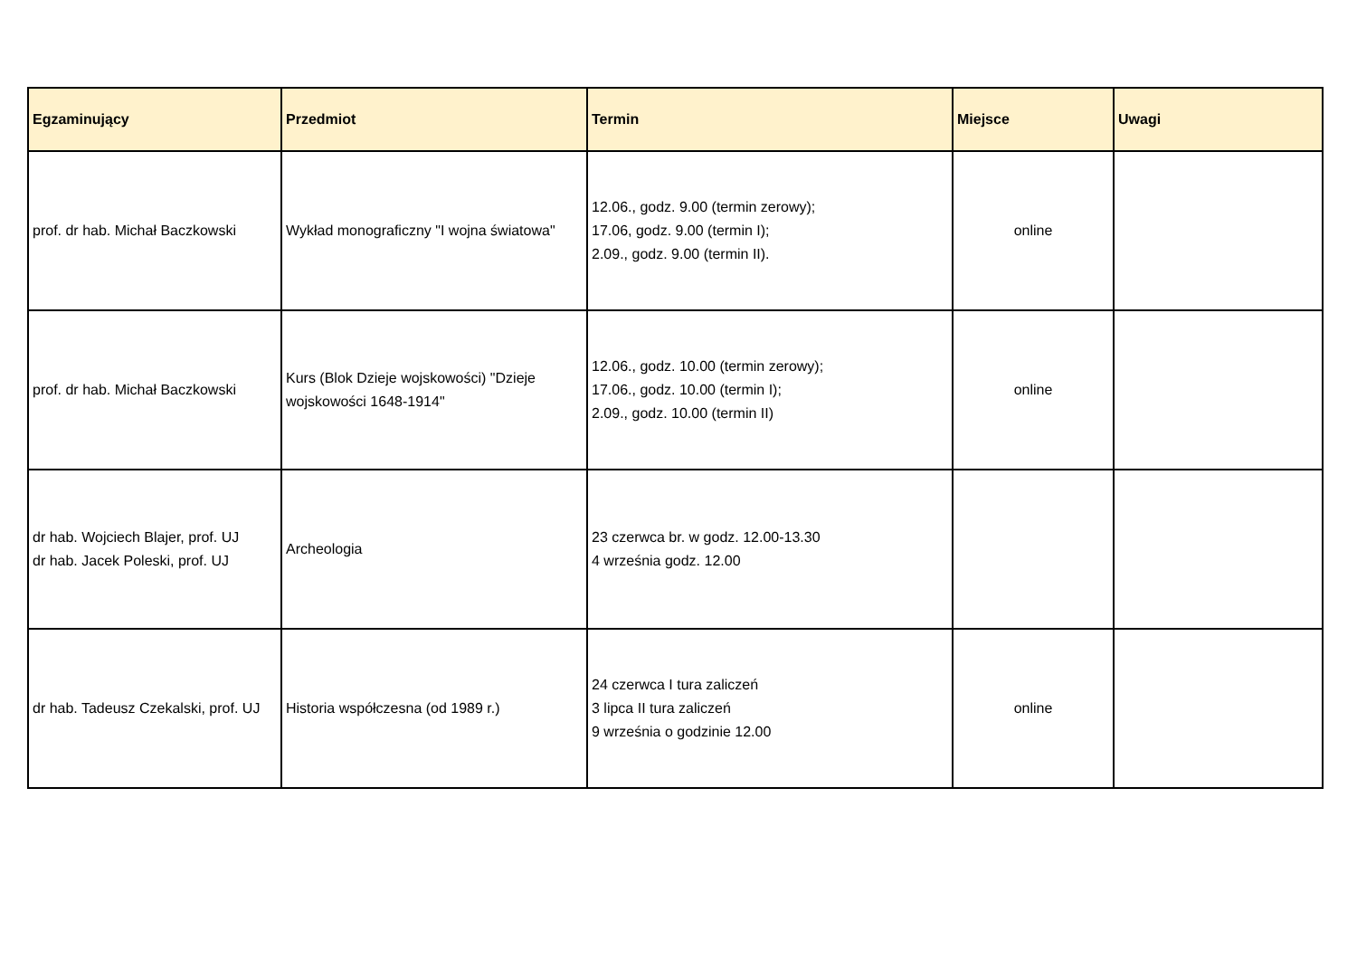| Egzaminujący | Przedmiot | Termin | Miejsce | Uwagi |
| --- | --- | --- | --- | --- |
| prof. dr hab. Michał Baczkowski | Wykład monograficzny "I wojna światowa" | 12.06., godz. 9.00 (termin zerowy); 17.06, godz. 9.00 (termin I); 2.09., godz. 9.00 (termin II). | online | |
| prof. dr hab. Michał Baczkowski | Kurs (Blok Dzieje wojskowości) "Dzieje wojskowości 1648-1914" | 12.06., godz. 10.00 (termin zerowy); 17.06., godz. 10.00 (termin I); 2.09., godz. 10.00 (termin II) | online | |
| dr hab. Wojciech Blajer, prof. UJ dr hab. Jacek Poleski, prof. UJ | Archeologia | 23 czerwca br. w godz. 12.00-13.30 4 września godz. 12.00 | | |
| dr hab. Tadeusz Czekalski, prof. UJ | Historia współczesna (od 1989 r.) | 24 czerwca I tura zaliczeń 3 lipca II tura zaliczeń 9 września o godzinie 12.00 | online | |